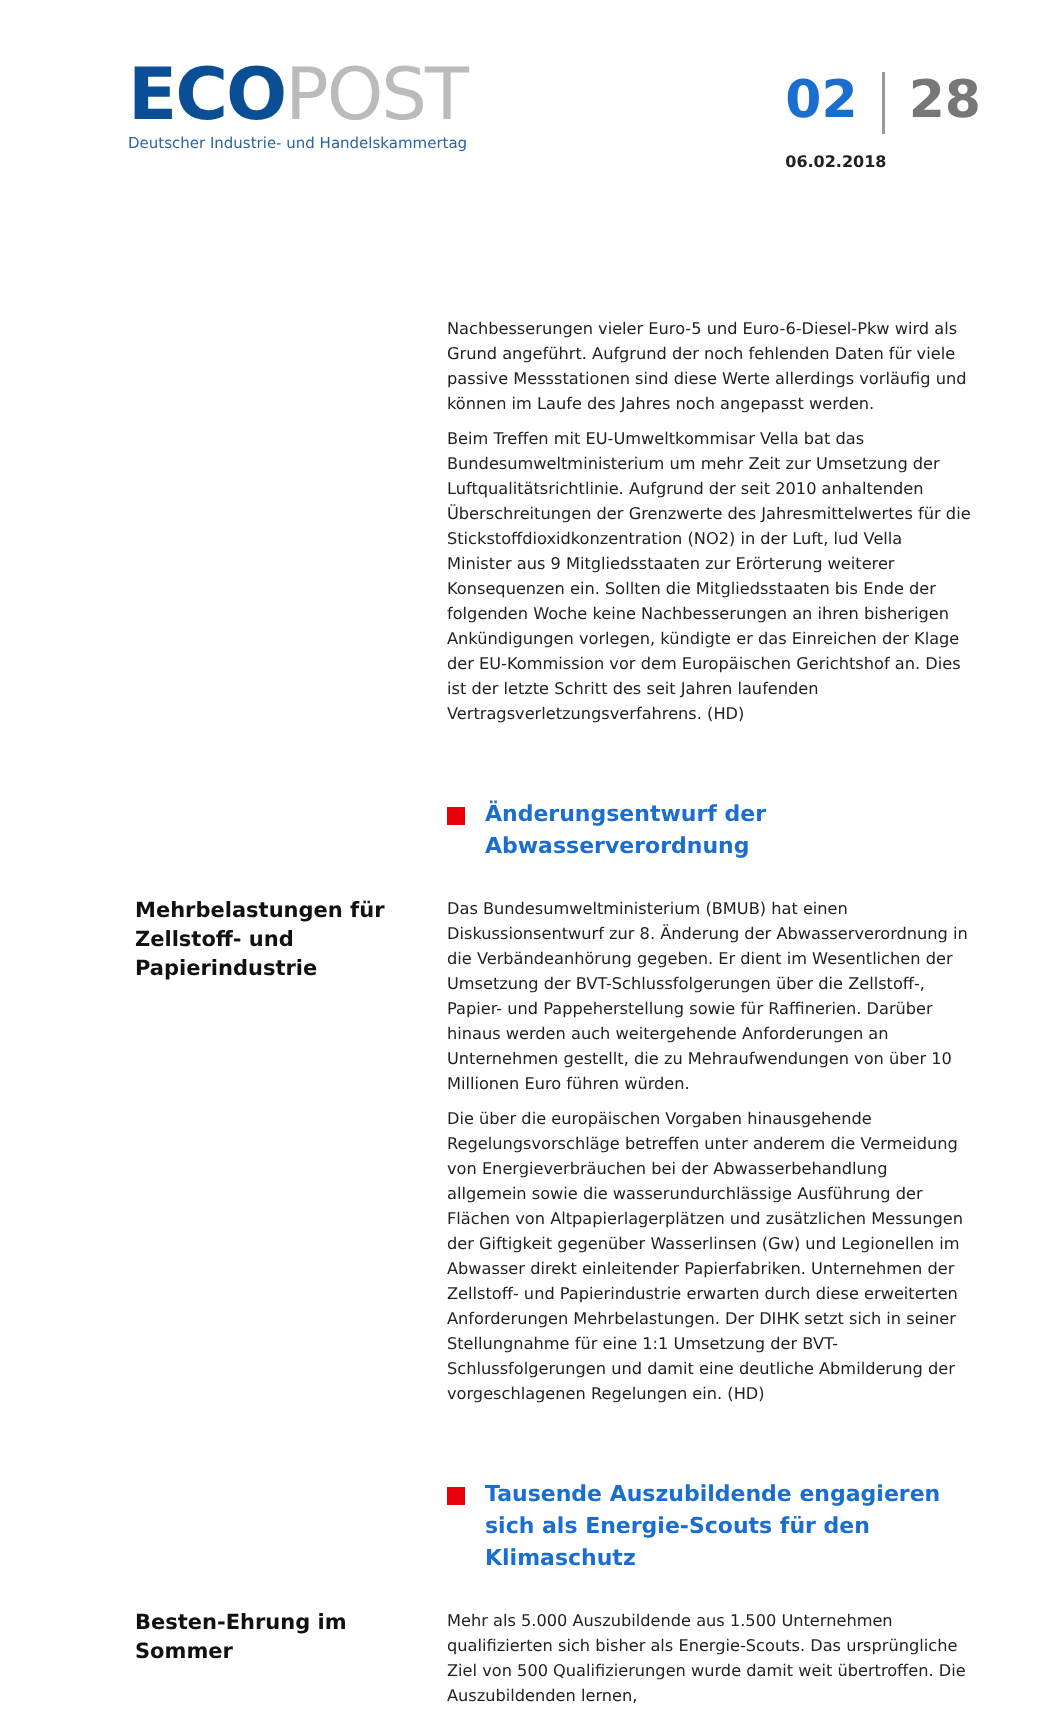ECO POST
Deutscher Industrie- und Handelskammertag
02 28
06.02.2018
Nachbesserungen vieler Euro-5 und Euro-6-Diesel-Pkw wird als Grund angeführt. Aufgrund der noch fehlenden Daten für viele passive Messstationen sind diese Werte allerdings vorläufig und können im Laufe des Jahres noch angepasst werden.
Beim Treffen mit EU-Umweltkommisar Vella bat das Bundesumweltministerium um mehr Zeit zur Umsetzung der Luftqualitätsrichtlinie. Aufgrund der seit 2010 anhaltenden Überschreitungen der Grenzwerte des Jahresmittelwertes für die Stickstoffdioxidkonzentration (NO2) in der Luft, lud Vella Minister aus 9 Mitgliedsstaaten zur Erörterung weiterer Konsequenzen ein. Sollten die Mitgliedsstaaten bis Ende der folgenden Woche keine Nachbesserungen an ihren bisherigen Ankündigungen vorlegen, kündigte er das Einreichen der Klage der EU-Kommission vor dem Europäischen Gerichtshof an. Dies ist der letzte Schritt des seit Jahren laufenden Vertragsverletzungsverfahrens. (HD)
Änderungsentwurf der Abwasserverordnung
Mehrbelastungen für Zellstoff- und Papierindustrie
Das Bundesumweltministerium (BMUB) hat einen Diskussionsentwurf zur 8. Änderung der Abwasserverordnung in die Verbändeanhörung gegeben. Er dient im Wesentlichen der Umsetzung der BVT-Schlussfolgerungen über die Zellstoff-, Papier- und Pappeherstellung sowie für Raffinerien. Darüber hinaus werden auch weitergehende Anforderungen an Unternehmen gestellt, die zu Mehraufwendungen von über 10 Millionen Euro führen würden.
Die über die europäischen Vorgaben hinausgehende Regelungsvorschläge betreffen unter anderem die Vermeidung von Energieverbräuchen bei der Abwasserbehandlung allgemein sowie die wasserundurchlässige Ausführung der Flächen von Altpapierlagerplätzen und zusätzlichen Messungen der Giftigkeit gegenüber Wasserlinsen (Gw) und Legionellen im Abwasser direkt einleitender Papierfabriken. Unternehmen der Zellstoff- und Papierindustrie erwarten durch diese erweiterten Anforderungen Mehrbelastungen. Der DIHK setzt sich in seiner Stellungnahme für eine 1:1 Umsetzung der BVT-Schlussfolgerungen und damit eine deutliche Abmilderung der vorgeschlagenen Regelungen ein. (HD)
Tausende Auszubildende engagieren sich als Energie-Scouts für den Klimaschutz
Besten-Ehrung im Sommer
Mehr als 5.000 Auszubildende aus 1.500 Unternehmen qualifizierten sich bisher als Energie-Scouts. Das ursprüngliche Ziel von 500 Qualifizierungen wurde damit weit übertroffen. Die Auszubildenden lernen,